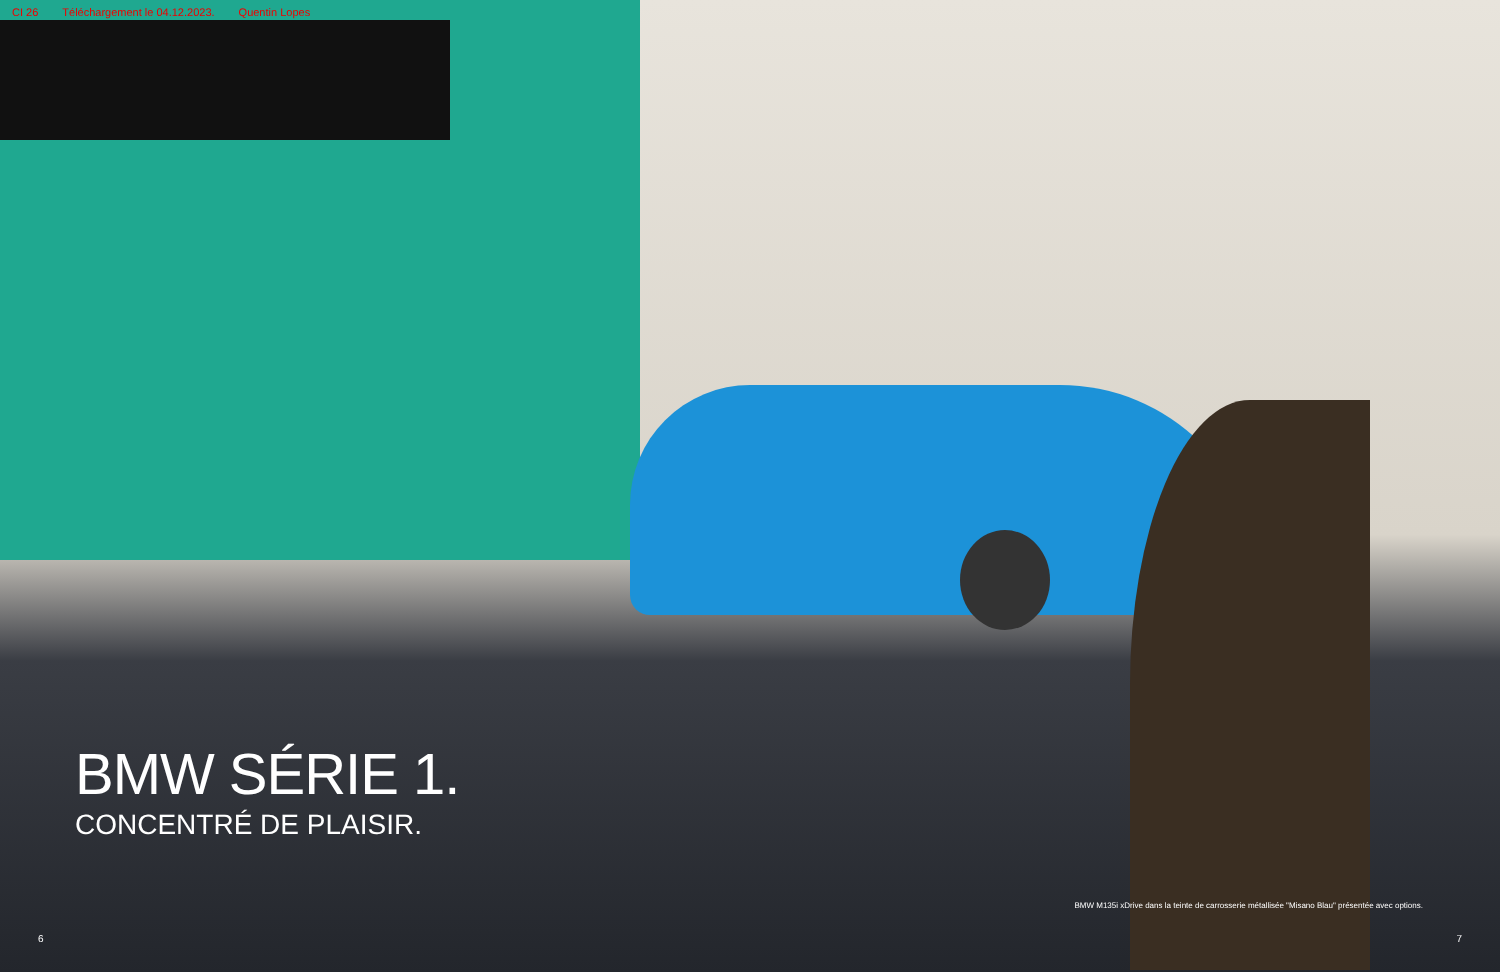CI 26 Téléchargement le 04.12.2023. Quentin Lopes
BMW SÉRIE 1.
CONCENTRÉ DE PLAISIR.
BMW M135i xDrive dans la teinte de carrosserie métallisée "Misano Blau" présentée avec options.
6 7